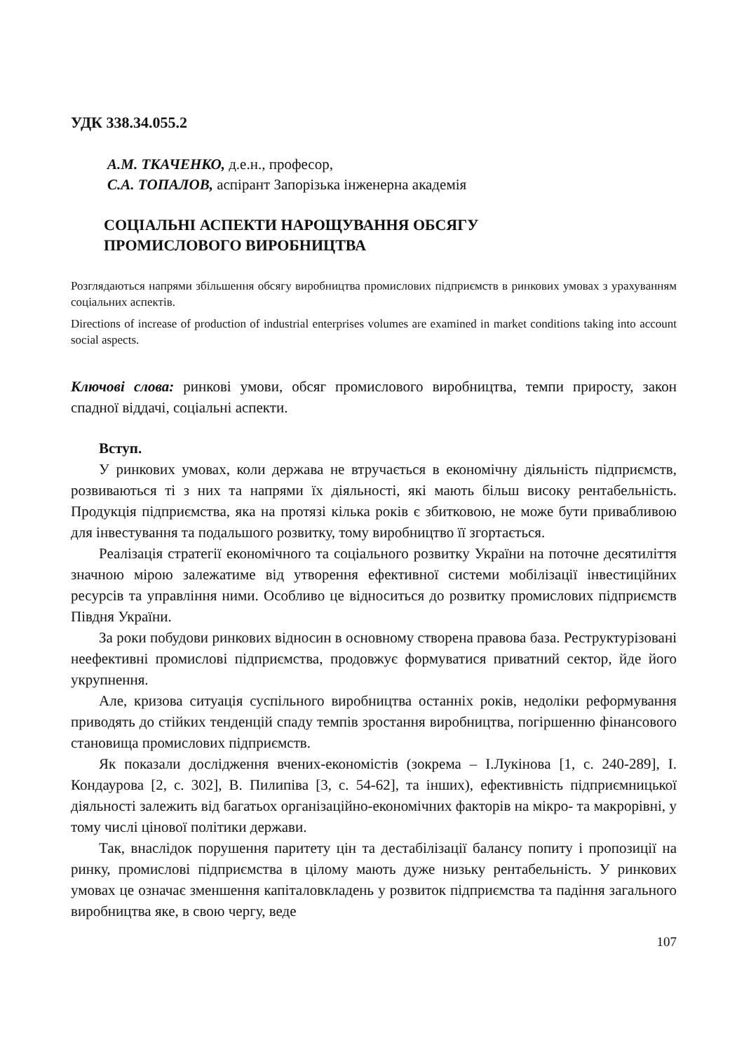УДК 338.34.055.2
А.М. ТКАЧЕНКО, д.е.н., професор,
С.А. ТОПАЛОВ, аспірант Запорізька інженерна академія
СОЦІАЛЬНІ АСПЕКТИ НАРОЩУВАННЯ ОБСЯГУ
ПРОМИСЛОВОГО ВИРОБНИЦТВА
Розглядаються напрями збільшення обсягу виробництва промислових підприємств в ринкових умовах з урахуванням соціальних аспектів.
Directions of increase of production of industrial enterprises volumes are examined in market conditions taking into account social aspects.
Ключові слова: ринкові умови, обсяг промислового виробництва, темпи приросту, закон спадної віддачі, соціальні аспекти.
Вступ.
У ринкових умовах, коли держава не втручається в економічну діяльність підприємств, розвиваються ті з них та напрями їх діяльності, які мають більш високу рентабельність. Продукція підприємства, яка на протязі кілька років є збитковою, не може бути привабливою для інвестування та подальшого розвитку, тому виробництво її згортається.
Реалізація стратегії економічного та соціального розвитку України на поточне десятиліття значною мірою залежатиме від утворення ефективної системи мобілізації інвестиційних ресурсів та управління ними. Особливо це відноситься до розвитку промислових підприємств Півдня України.
За роки побудови ринкових відносин в основному створена правова база. Реструктурізовані неефективні промислові підприємства, продовжує формуватися приватний сектор, йде його укрупнення.
Але, кризова ситуація суспільного виробництва останніх років, недоліки реформування приводять до стійких тенденцій спаду темпів зростання виробництва, погіршенню фінансового становища промислових підприємств.
Як показали дослідження вчених-економістів (зокрема – І.Лукінова [1, с. 240-289], І. Кондаурова [2, с. 302], В. Пилипіва [3, с. 54-62], та інших), ефективність підприємницької діяльності залежить від багатьох організаційно-економічних факторів на мікро- та макрорівні, у тому числі цінової політики держави.
Так, внаслідок порушення паритету цін та дестабілізації балансу попиту і пропозиції на ринку, промислові підприємства в цілому мають дуже низьку рентабельність. У ринкових умовах це означає зменшення капіталовкладень у розвиток підприємства та падіння загального виробництва яке, в свою чергу, веде
107